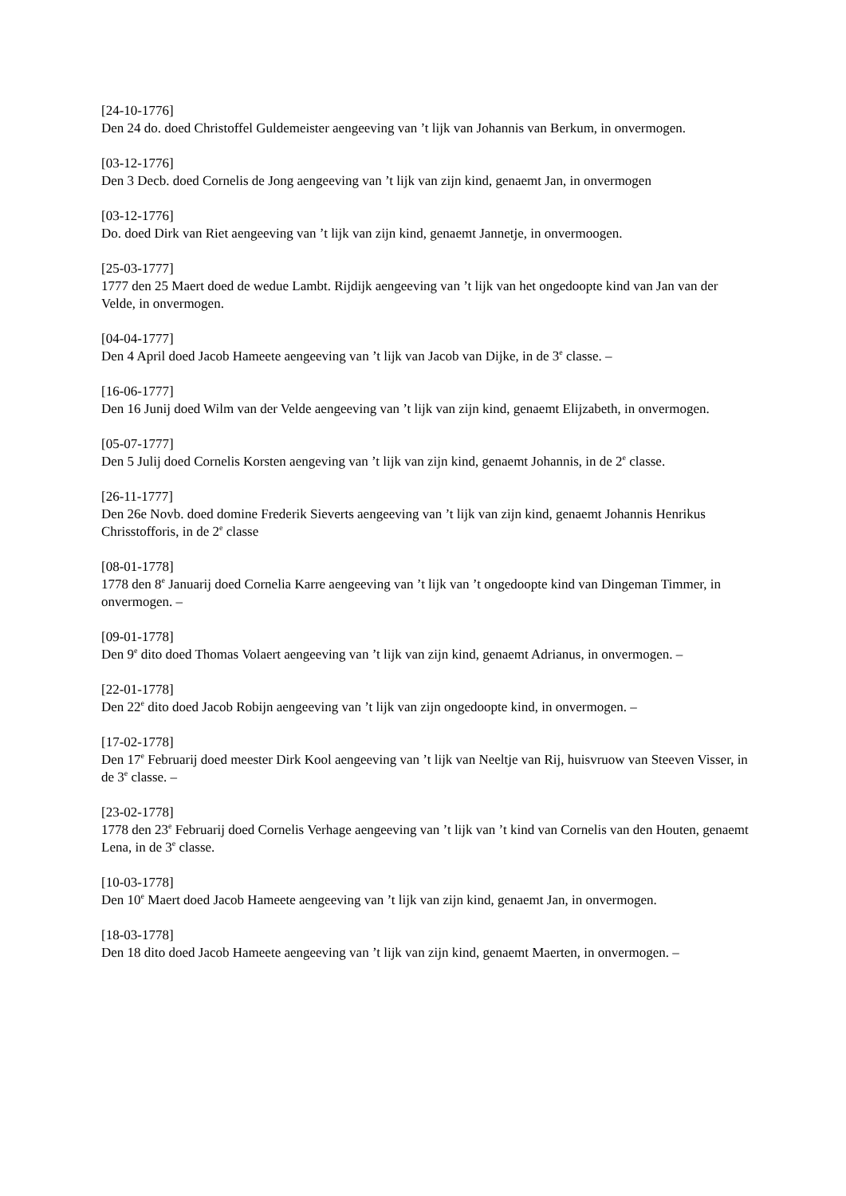[24-10-1776]
Den 24 do. doed Christoffel Guldemeister aengeeving van ’t lijk van Johannis van Berkum, in onvermogen.
[03-12-1776]
Den 3 Decb. doed Cornelis de Jong aengeeving van ’t lijk van zijn kind, genaemt Jan, in onvermogen
[03-12-1776]
Do. doed Dirk van Riet aengeeving van ’t lijk van zijn kind, genaemt Jannetje, in onvermoogen.
[25-03-1777]
1777 den 25 Maert doed de wedue Lambt. Rijdijk aengeeving van ’t lijk van het ongedoopte kind van Jan van der Velde, in onvermogen.
[04-04-1777]
Den 4 April doed Jacob Hameete aengeeving van ’t lijk van Jacob van Dijke, in de 3<sup>e</sup> classe. –
[16-06-1777]
Den 16 Junij doed Wilm van der Velde aengeeving van ’t lijk van zijn kind, genaemt Elijzabeth, in onvermogen.
[05-07-1777]
Den 5 Julij doed Cornelis Korsten aengeving van ’t lijk van zijn kind, genaemt Johannis, in de 2<sup>e</sup> classe.
[26-11-1777]
Den 26e Novb. doed domine Frederik Sieverts aengeeving van ’t lijk van zijn kind, genaemt Johannis Henrikus Chrisstofforis, in de 2<sup>e</sup> classe
[08-01-1778]
1778 den 8<sup>e</sup> Januarij doed Cornelia Karre aengeeving van ’t lijk van ’t ongedoopte kind van Dingeman Timmer, in onvermogen. –
[09-01-1778]
Den 9<sup>e</sup> dito doed Thomas Volaert aengeeving van ’t lijk van zijn kind, genaemt Adrianus, in onvermogen. –
[22-01-1778]
Den 22<sup>e</sup> dito doed Jacob Robijn aengeeving van ’t lijk van zijn ongedoopte kind, in onvermogen. –
[17-02-1778]
Den 17<sup>e</sup> Februarij doed meester Dirk Kool aengeeving van ’t lijk van Neeltje van Rij, huisvruow van Steeven Visser, in de 3<sup>e</sup> classe. –
[23-02-1778]
1778 den 23<sup>e</sup> Februarij doed Cornelis Verhage aengeeving van ’t lijk van ’t kind van Cornelis van den Houten, genaemt Lena, in de 3<sup>e</sup> classe.
[10-03-1778]
Den 10<sup>e</sup> Maert doed Jacob Hameete aengeeving van ’t lijk van zijn kind, genaemt Jan, in onvermogen.
[18-03-1778]
Den 18 dito doed Jacob Hameete aengeeving van ’t lijk van zijn kind, genaemt Maerten, in onvermogen. –